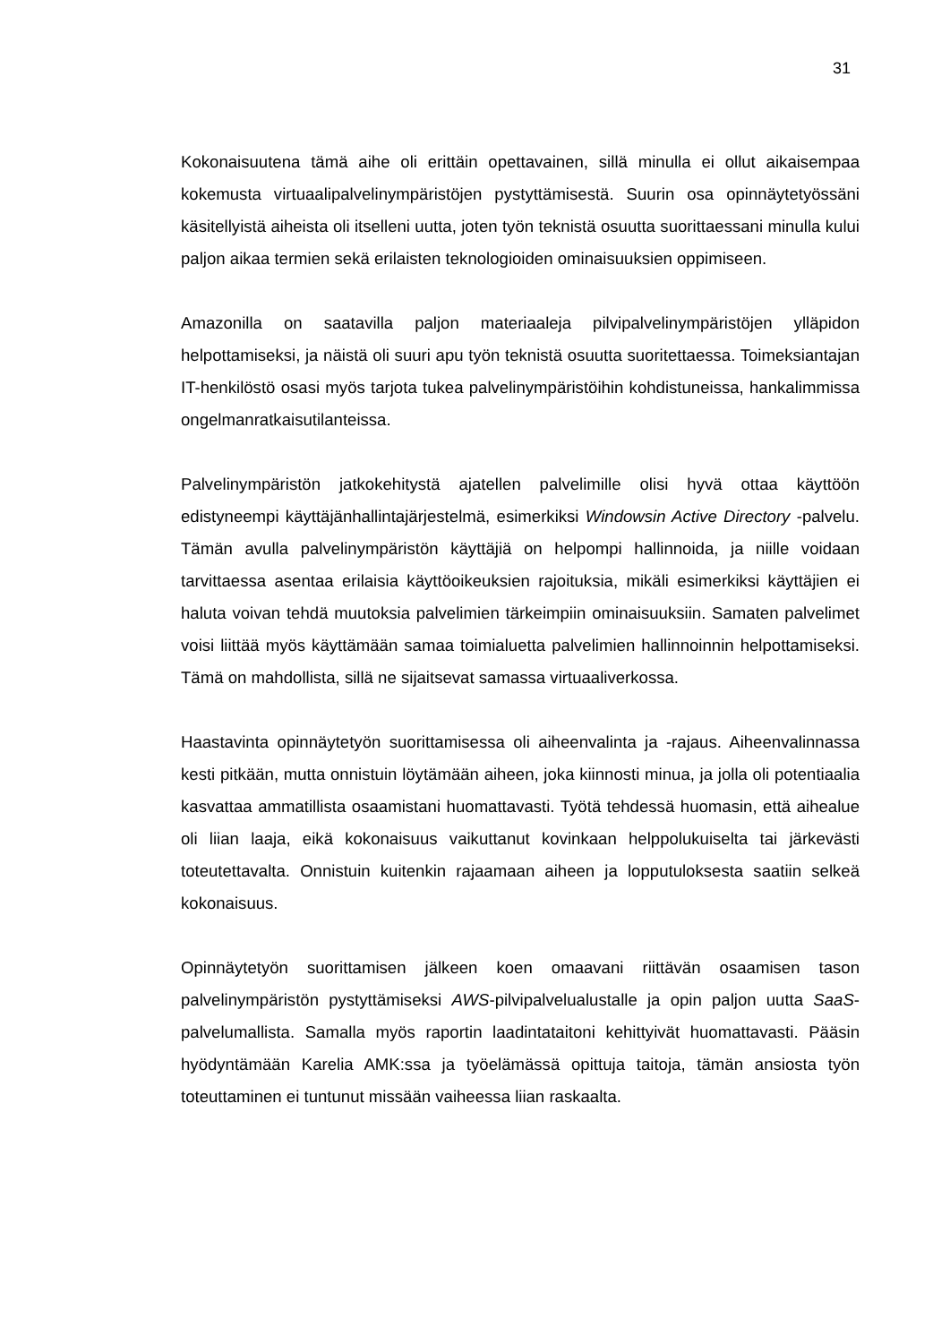31
Kokonaisuutena tämä aihe oli erittäin opettavainen, sillä minulla ei ollut aikaisempaa kokemusta virtuaalipalvelinympäristöjen pystyttämisestä. Suurin osa opinnäytetyössäni käsitellyistä aiheista oli itselleni uutta, joten työn teknistä osuutta suorittaessani minulla kului paljon aikaa termien sekä erilaisten teknologioiden ominaisuuksien oppimiseen.
Amazonilla on saatavilla paljon materiaaleja pilvipalvelinympäristöjen ylläpidon helpottamiseksi, ja näistä oli suuri apu työn teknistä osuutta suoritettaessa. Toimeksiantajan IT-henkilöstö osasi myös tarjota tukea palvelinympäristöihin kohdistuneissa, hankalimmissa ongelmanratkaisutilanteissa.
Palvelinympäristön jatkokehitystä ajatellen palvelimille olisi hyvä ottaa käyttöön edistyneempi käyttäjänhallintajärjestelmä, esimerkiksi Windowsin Active Directory -palvelu. Tämän avulla palvelinympäristön käyttäjiä on helpompi hallinnoida, ja niille voidaan tarvittaessa asentaa erilaisia käyttöoikeuksien rajoituksia, mikäli esimerkiksi käyttäjien ei haluta voivan tehdä muutoksia palvelimien tärkeimpiin ominaisuuksiin. Samaten palvelimet voisi liittää myös käyttämään samaa toimialuetta palvelimien hallinnoinnin helpottamiseksi. Tämä on mahdollista, sillä ne sijaitsevat samassa virtuaaliverkossa.
Haastavinta opinnäytetyön suorittamisessa oli aiheenvalinta ja -rajaus. Aiheenvalinnassa kesti pitkään, mutta onnistuin löytämään aiheen, joka kiinnosti minua, ja jolla oli potentiaalia kasvattaa ammatillista osaamistani huomattavasti. Työtä tehdessä huomasin, että aihealue oli liian laaja, eikä kokonaisuus vaikuttanut kovinkaan helppolukuiselta tai järkevästi toteutettavalta. Onnistuin kuitenkin rajaamaan aiheen ja lopputuloksesta saatiin selkeä kokonaisuus.
Opinnäytetyön suorittamisen jälkeen koen omaavani riittävän osaamisen tason palvelinympäristön pystyttämiseksi AWS-pilvipalvelualustalle ja opin paljon uutta SaaS-palvelumallista. Samalla myös raportin laadintataitoni kehittyivät huomattavasti. Pääsin hyödyntämään Karelia AMK:ssa ja työelämässä opittuja taitoja, tämän ansiosta työn toteuttaminen ei tuntunut missään vaiheessa liian raskaalta.